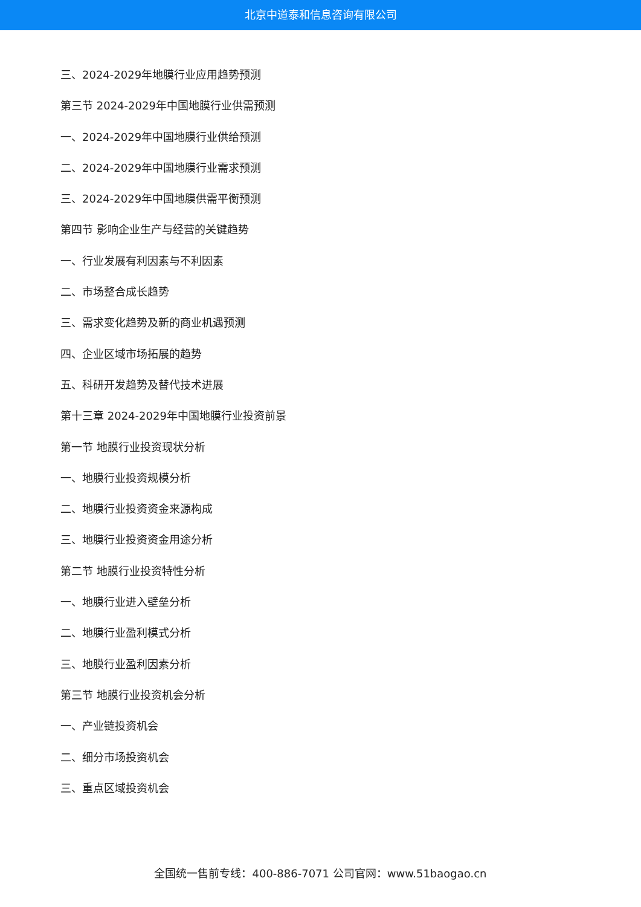北京中道泰和信息咨询有限公司
三、2024-2029年地膜行业应用趋势预测
第三节 2024-2029年中国地膜行业供需预测
一、2024-2029年中国地膜行业供给预测
二、2024-2029年中国地膜行业需求预测
三、2024-2029年中国地膜供需平衡预测
第四节 影响企业生产与经营的关键趋势
一、行业发展有利因素与不利因素
二、市场整合成长趋势
三、需求变化趋势及新的商业机遇预测
四、企业区域市场拓展的趋势
五、科研开发趋势及替代技术进展
第十三章 2024-2029年中国地膜行业投资前景
第一节 地膜行业投资现状分析
一、地膜行业投资规模分析
二、地膜行业投资资金来源构成
三、地膜行业投资资金用途分析
第二节 地膜行业投资特性分析
一、地膜行业进入壁垒分析
二、地膜行业盈利模式分析
三、地膜行业盈利因素分析
第三节 地膜行业投资机会分析
一、产业链投资机会
二、细分市场投资机会
三、重点区域投资机会
全国统一售前专线：400-886-7071 公司官网：www.51baogao.cn